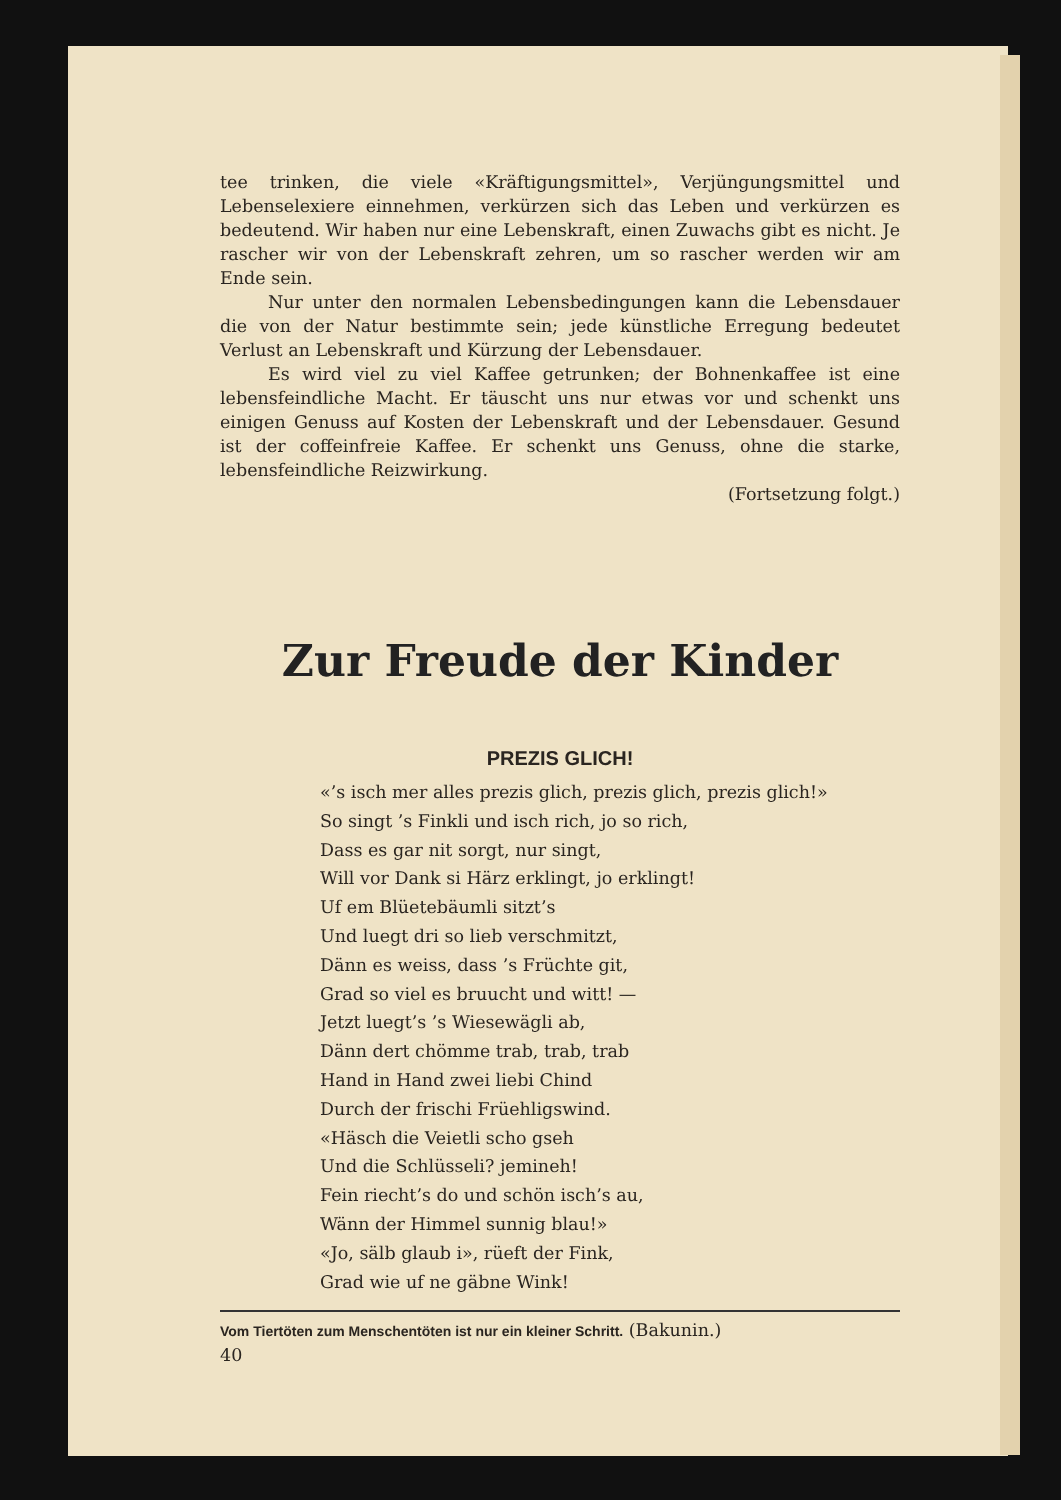tee trinken, die viele «Kräftigungsmittel», Verjüngungsmittel und Lebenselexiere einnehmen, verkürzen sich das Leben und verkürzen es bedeutend. Wir haben nur eine Lebenskraft, einen Zuwachs gibt es nicht. Je rascher wir von der Lebenskraft zehren, um so rascher werden wir am Ende sein.
Nur unter den normalen Lebensbedingungen kann die Lebensdauer die von der Natur bestimmte sein; jede künstliche Erregung bedeutet Verlust an Lebenskraft und Kürzung der Lebensdauer.
Es wird viel zu viel Kaffee getrunken; der Bohnenkaffee ist eine lebensfeindliche Macht. Er täuscht uns nur etwas vor und schenkt uns einigen Genuss auf Kosten der Lebenskraft und der Lebensdauer. Gesund ist der coffeinfreie Kaffee. Er schenkt uns Genuss, ohne die starke, lebensfeindliche Reizwirkung.
(Fortsetzung folgt.)
Zur Freude der Kinder
PREZIS GLICH!
«’s isch mer alles prezis glich, prezis glich, prezis glich!»
So singt ’s Finkli und isch rich, jo so rich,
Dass es gar nit sorgt, nur singt,
Will vor Dank si Härz erklingt, jo erklingt!
Uf em Blüetebäumli sitzt’s
Und luegt dri so lieb verschmitzt,
Dänn es weiss, dass ’s Früchte git,
Grad so viel es bruucht und witt! —
Jetzt luegt’s ’s Wiesewägli ab,
Dänn dert chömme trab, trab, trab
Hand in Hand zwei liebi Chind
Durch der frischi Früehligswind.
«Häsch die Veietli scho gseh
Und die Schlüsseli? jemineh!
Fein riecht’s do und schön isch’s au,
Wänn der Himmel sunnig blau!»
«Jo, sälb glaub i», rüeft der Fink,
Grad wie uf ne gäbne Wink!
Vom Tiertöten zum Menschentöten ist nur ein kleiner Schritt. (Bakunin.)
40